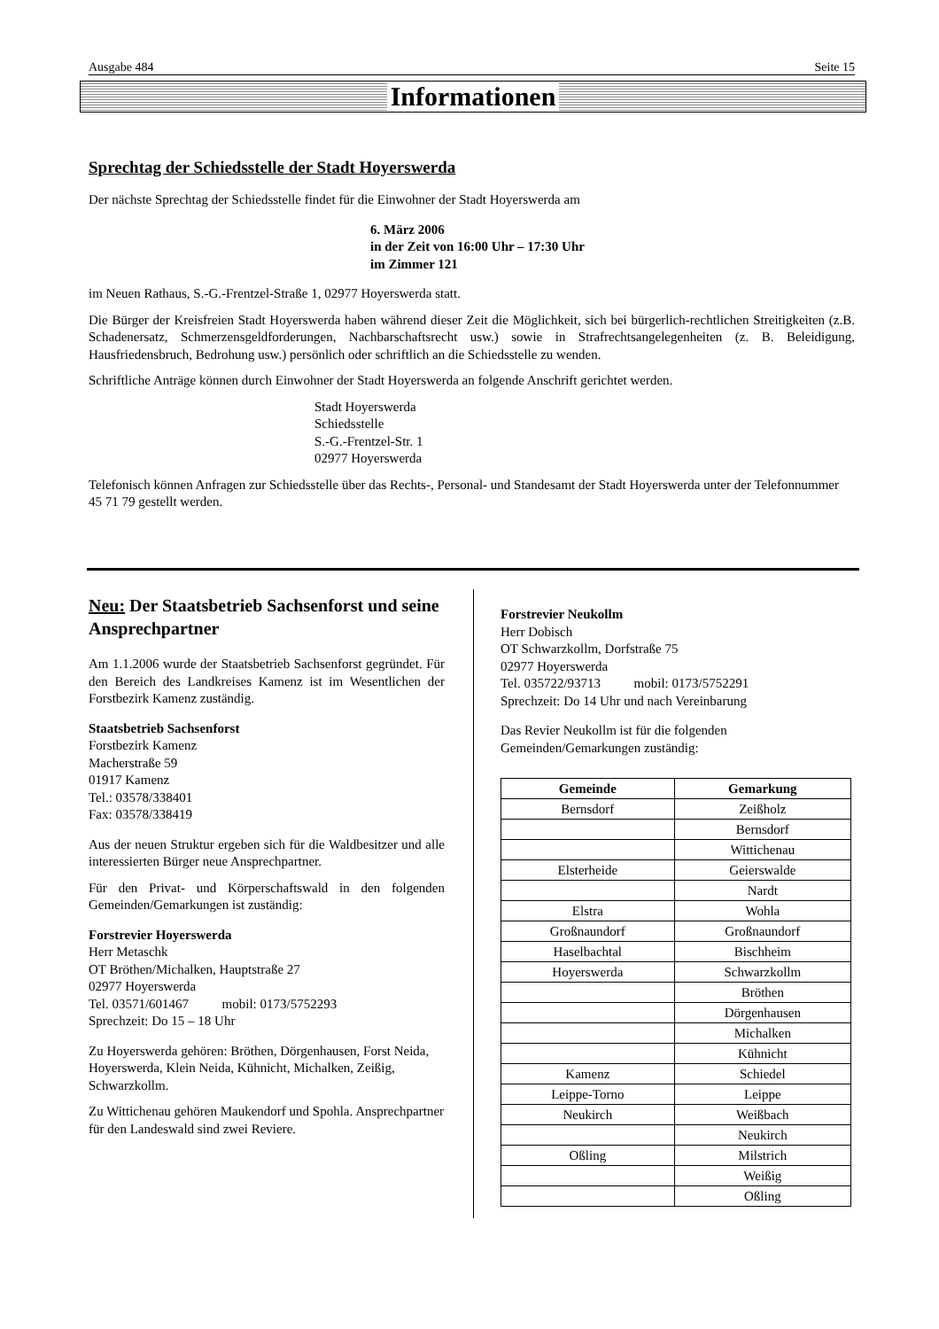Ausgabe 484 Seite 15
Informationen
Sprechtag der Schiedsstelle der Stadt Hoyerswerda
Der nächste Sprechtag der Schiedsstelle findet für die Einwohner der Stadt Hoyerswerda am
6. März 2006
in der Zeit von 16:00 Uhr – 17:30 Uhr
im Zimmer 121
im Neuen Rathaus, S.-G.-Frentzel-Straße 1, 02977 Hoyerswerda statt.
Die Bürger der Kreisfreien Stadt Hoyerswerda haben während dieser Zeit die Möglichkeit, sich bei bürgerlich-rechtlichen Streitigkeiten (z.B. Schadenersatz, Schmerzensgeldforderungen, Nachbarschaftsrecht usw.) sowie in Strafrechtsangelegenheiten (z. B. Beleidigung, Hausfriedensbruch, Bedrohung usw.) persönlich oder schriftlich an die Schiedsstelle zu wenden.
Schriftliche Anträge können durch Einwohner der Stadt Hoyerswerda an folgende Anschrift gerichtet werden.
Stadt Hoyerswerda
Schiedsstelle
S.-G.-Frentzel-Str. 1
02977 Hoyerswerda
Telefonisch können Anfragen zur Schiedsstelle über das Rechts-, Personal- und Standesamt der Stadt Hoyerswerda unter der Telefonnummer 45 71 79 gestellt werden.
Neu: Der Staatsbetrieb Sachsenforst und seine Ansprechpartner
Am 1.1.2006 wurde der Staatsbetrieb Sachsenforst gegründet. Für den Bereich des Landkreises Kamenz ist im Wesentlichen der Forstbezirk Kamenz zuständig.
Staatsbetrieb Sachsenforst
Forstbezirk Kamenz
Macherstraße 59
01917 Kamenz
Tel.: 03578/338401
Fax: 03578/338419
Aus der neuen Struktur ergeben sich für die Waldbesitzer und alle interessierten Bürger neue Ansprechpartner.
Für den Privat- und Körperschaftswald in den folgenden Gemeinden/Gemarkungen ist zuständig:
Forstrevier Hoyerswerda
Herr Metaschk
OT Bröthen/Michalken, Hauptstraße 27
02977 Hoyerswerda
Tel. 03571/601467 mobil: 0173/5752293
Sprechzeit: Do 15 – 18 Uhr
Zu Hoyerswerda gehören: Bröthen, Dörgenhausen, Forst Neida, Hoyerswerda, Klein Neida, Kühnicht, Michalken, Zeißig, Schwarzkollm.
Zu Wittichenau gehören Maukendorf und Spohla. Ansprechpartner für den Landeswald sind zwei Reviere.
Forstrevier Neukollm
Herr Dobisch
OT Schwarzkollm, Dorfstraße 75
02977 Hoyerswerda
Tel. 035722/93713 mobil: 0173/5752291
Sprechzeit: Do 14 Uhr und nach Vereinbarung
Das Revier Neukollm ist für die folgenden Gemeinden/Gemarkungen zuständig:
| Gemeinde | Gemarkung |
| --- | --- |
| Bernsdorf | Zeißholz |
| | Bernsdorf |
| | Wittichenau |
| Elsterheide | Geierswalde |
| | Nardt |
| Elstra | Wohla |
| Großnaundorf | Großnaundorf |
| Haselbachtal | Bischheim |
| Hoyerswerda | Schwarzkollm |
| | Bröthen |
| | Dörgenhausen |
| | Michalken |
| | Kühnicht |
| Kamenz | Schiedel |
| Leippe-Torno | Leippe |
| Neukirch | Weißbach |
| | Neukirch |
| Oßling | Milstrich |
| | Weißig |
| | Oßling |